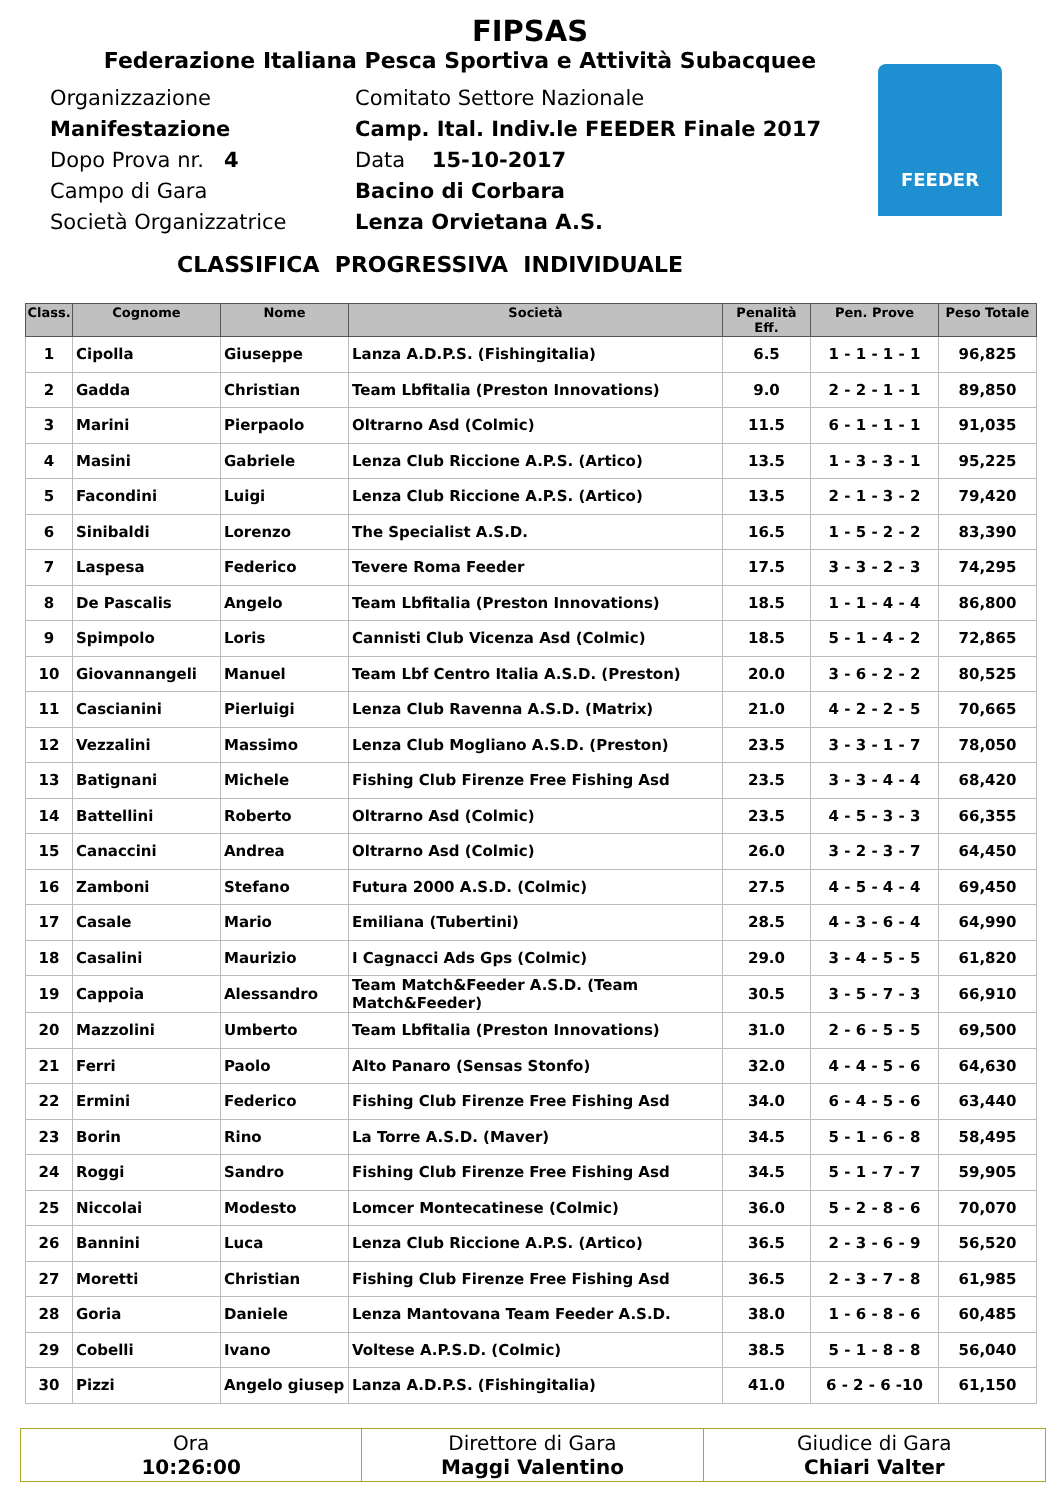FIPSAS
Federazione Italiana Pesca Sportiva e Attività Subacquee
FEEDER
Organizzazione
Comitato Settore Nazionale
Manifestazione
Camp. Ital. Indiv.le FEEDER Finale 2017
Dopo Prova nr. 4
Data 15-10-2017
Campo di Gara
Bacino di Corbara
Società Organizzatrice
Lenza Orvietana A.S.
CLASSIFICA PROGRESSIVA INDIVIDUALE
| Class. | Cognome | Nome | Società | Penalità Eff. | Pen. Prove | Peso Totale |
| --- | --- | --- | --- | --- | --- | --- |
| 1 | Cipolla | Giuseppe | Lanza A.D.P.S. (Fishingitalia) | 6.5 | 1 - 1 - 1 - 1 | 96,825 |
| 2 | Gadda | Christian | Team Lbfitalia (Preston Innovations) | 9.0 | 2 - 2 - 1 - 1 | 89,850 |
| 3 | Marini | Pierpaolo | Oltrarno Asd (Colmic) | 11.5 | 6 - 1 - 1 - 1 | 91,035 |
| 4 | Masini | Gabriele | Lenza Club Riccione A.P.S. (Artico) | 13.5 | 1 - 3 - 3 - 1 | 95,225 |
| 5 | Facondini | Luigi | Lenza Club Riccione A.P.S. (Artico) | 13.5 | 2 - 1 - 3 - 2 | 79,420 |
| 6 | Sinibaldi | Lorenzo | The Specialist A.S.D. | 16.5 | 1 - 5 - 2 - 2 | 83,390 |
| 7 | Laspesa | Federico | Tevere Roma Feeder | 17.5 | 3 - 3 - 2 - 3 | 74,295 |
| 8 | De Pascalis | Angelo | Team Lbfitalia (Preston Innovations) | 18.5 | 1 - 1 - 4 - 4 | 86,800 |
| 9 | Spimpolo | Loris | Cannisti Club Vicenza Asd (Colmic) | 18.5 | 5 - 1 - 4 - 2 | 72,865 |
| 10 | Giovannangeli | Manuel | Team Lbf Centro Italia A.S.D. (Preston) | 20.0 | 3 - 6 - 2 - 2 | 80,525 |
| 11 | Cascianini | Pierluigi | Lenza Club Ravenna A.S.D. (Matrix) | 21.0 | 4 - 2 - 2 - 5 | 70,665 |
| 12 | Vezzalini | Massimo | Lenza Club Mogliano A.S.D. (Preston) | 23.5 | 3 - 3 - 1 - 7 | 78,050 |
| 13 | Batignani | Michele | Fishing Club Firenze Free Fishing Asd | 23.5 | 3 - 3 - 4 - 4 | 68,420 |
| 14 | Battellini | Roberto | Oltrarno Asd (Colmic) | 23.5 | 4 - 5 - 3 - 3 | 66,355 |
| 15 | Canaccini | Andrea | Oltrarno Asd (Colmic) | 26.0 | 3 - 2 - 3 - 7 | 64,450 |
| 16 | Zamboni | Stefano | Futura 2000 A.S.D. (Colmic) | 27.5 | 4 - 5 - 4 - 4 | 69,450 |
| 17 | Casale | Mario | Emiliana (Tubertini) | 28.5 | 4 - 3 - 6 - 4 | 64,990 |
| 18 | Casalini | Maurizio | I Cagnacci Ads Gps (Colmic) | 29.0 | 3 - 4 - 5 - 5 | 61,820 |
| 19 | Cappoia | Alessandro | Team Match&Feeder A.S.D. (Team Match&Feeder) | 30.5 | 3 - 5 - 7 - 3 | 66,910 |
| 20 | Mazzolini | Umberto | Team Lbfitalia (Preston Innovations) | 31.0 | 2 - 6 - 5 - 5 | 69,500 |
| 21 | Ferri | Paolo | Alto Panaro (Sensas Stonfo) | 32.0 | 4 - 4 - 5 - 6 | 64,630 |
| 22 | Ermini | Federico | Fishing Club Firenze Free Fishing Asd | 34.0 | 6 - 4 - 5 - 6 | 63,440 |
| 23 | Borin | Rino | La Torre A.S.D. (Maver) | 34.5 | 5 - 1 - 6 - 8 | 58,495 |
| 24 | Roggi | Sandro | Fishing Club Firenze Free Fishing Asd | 34.5 | 5 - 1 - 7 - 7 | 59,905 |
| 25 | Niccolai | Modesto | Lomcer Montecatinese (Colmic) | 36.0 | 5 - 2 - 8 - 6 | 70,070 |
| 26 | Bannini | Luca | Lenza Club Riccione A.P.S. (Artico) | 36.5 | 2 - 3 - 6 - 9 | 56,520 |
| 27 | Moretti | Christian | Fishing Club Firenze Free Fishing Asd | 36.5 | 2 - 3 - 7 - 8 | 61,985 |
| 28 | Goria | Daniele | Lenza Mantovana Team Feeder A.S.D. | 38.0 | 1 - 6 - 8 - 6 | 60,485 |
| 29 | Cobelli | Ivano | Voltese A.P.S.D. (Colmic) | 38.5 | 5 - 1 - 8 - 8 | 56,040 |
| 30 | Pizzi | Angelo giusep | Lanza A.D.P.S. (Fishingitalia) | 41.0 | 6 - 2 - 6 -10 | 61,150 |
Ora
10:26:00
Direttore di Gara
Maggi Valentino
Giudice di Gara
Chiari Valter